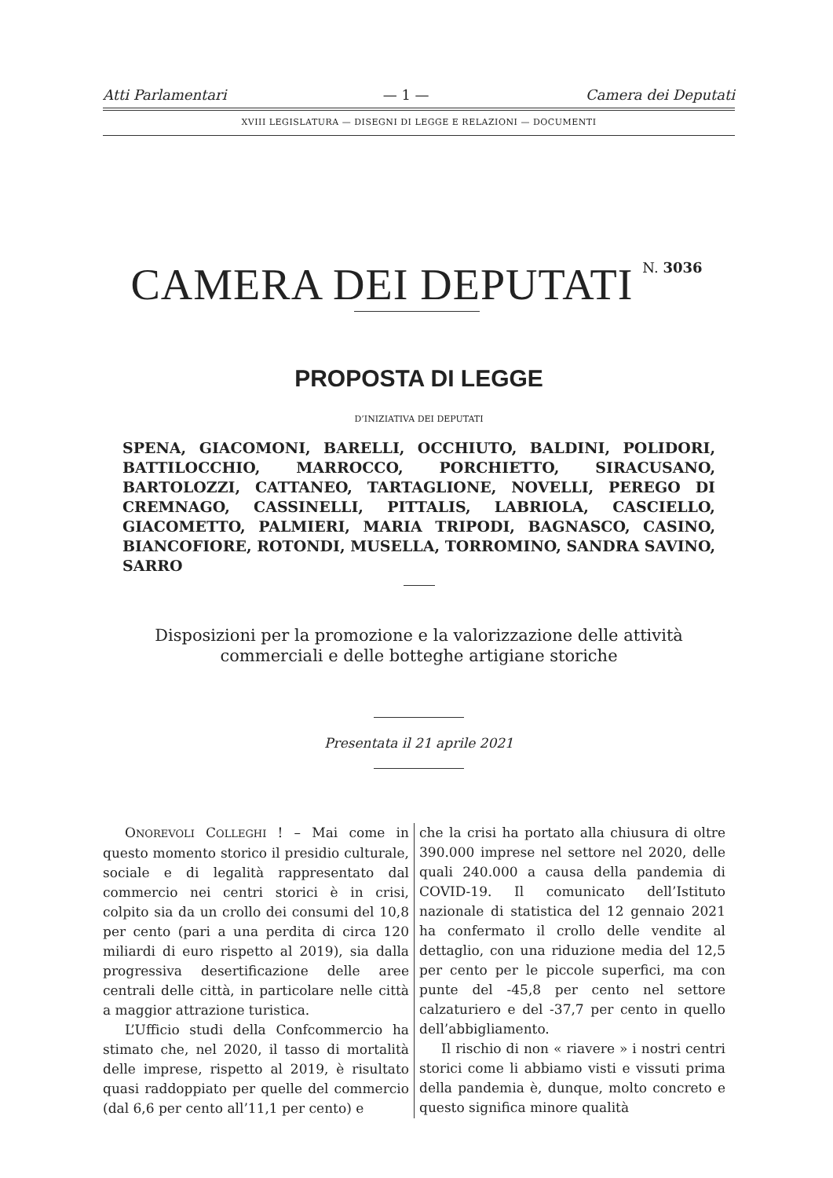Atti Parlamentari — 1 — Camera dei Deputati
XVIII LEGISLATURA — DISEGNI DI LEGGE E RELAZIONI — DOCUMENTI
CAMERA DEI DEPUTATI
N. 3036
PROPOSTA DI LEGGE
D’INIZIATIVA DEI DEPUTATI
SPENA, GIACOMONI, BARELLI, OCCHIUTO, BALDINI, POLIDORI, BATTILOCCHIO, MARROCCO, PORCHIETTO, SIRACUSANO, BARTOLOZZI, CATTANEO, TARTAGLIONE, NOVELLI, PEREGO DI CREMNAGO, CASSINELLI, PITTALIS, LABRIOLA, CASCIELLO, GIACOMETTO, PALMIERI, MARIA TRIPODI, BAGNASCO, CASINO, BIANCOFIORE, ROTONDI, MUSELLA, TORROMINO, SANDRA SAVINO, SARRO
Disposizioni per la promozione e la valorizzazione delle attività
commerciali e delle botteghe artigiane storiche
Presentata il 21 aprile 2021
ONOREVOLI COLLEGHI ! – Mai come in questo momento storico il presidio culturale, sociale e di legalità rappresentato dal commercio nei centri storici è in crisi, colpito sia da un crollo dei consumi del 10,8 per cento (pari a una perdita di circa 120 miliardi di euro rispetto al 2019), sia dalla progressiva desertificazione delle aree centrali delle città, in particolare nelle città a maggior attrazione turistica.
L’Ufficio studi della Confcommercio ha stimato che, nel 2020, il tasso di mortalità delle imprese, rispetto al 2019, è risultato quasi raddoppiato per quelle del commercio (dal 6,6 per cento all’11,1 per cento) e
che la crisi ha portato alla chiusura di oltre 390.000 imprese nel settore nel 2020, delle quali 240.000 a causa della pandemia di COVID-19. Il comunicato dell’Istituto nazionale di statistica del 12 gennaio 2021 ha confermato il crollo delle vendite al dettaglio, con una riduzione media del 12,5 per cento per le piccole superfici, ma con punte del -45,8 per cento nel settore calzaturiero e del -37,7 per cento in quello dell’abbigliamento.
Il rischio di non « riavere » i nostri centri storici come li abbiamo visti e vissuti prima della pandemia è, dunque, molto concreto e questo significa minore qualità